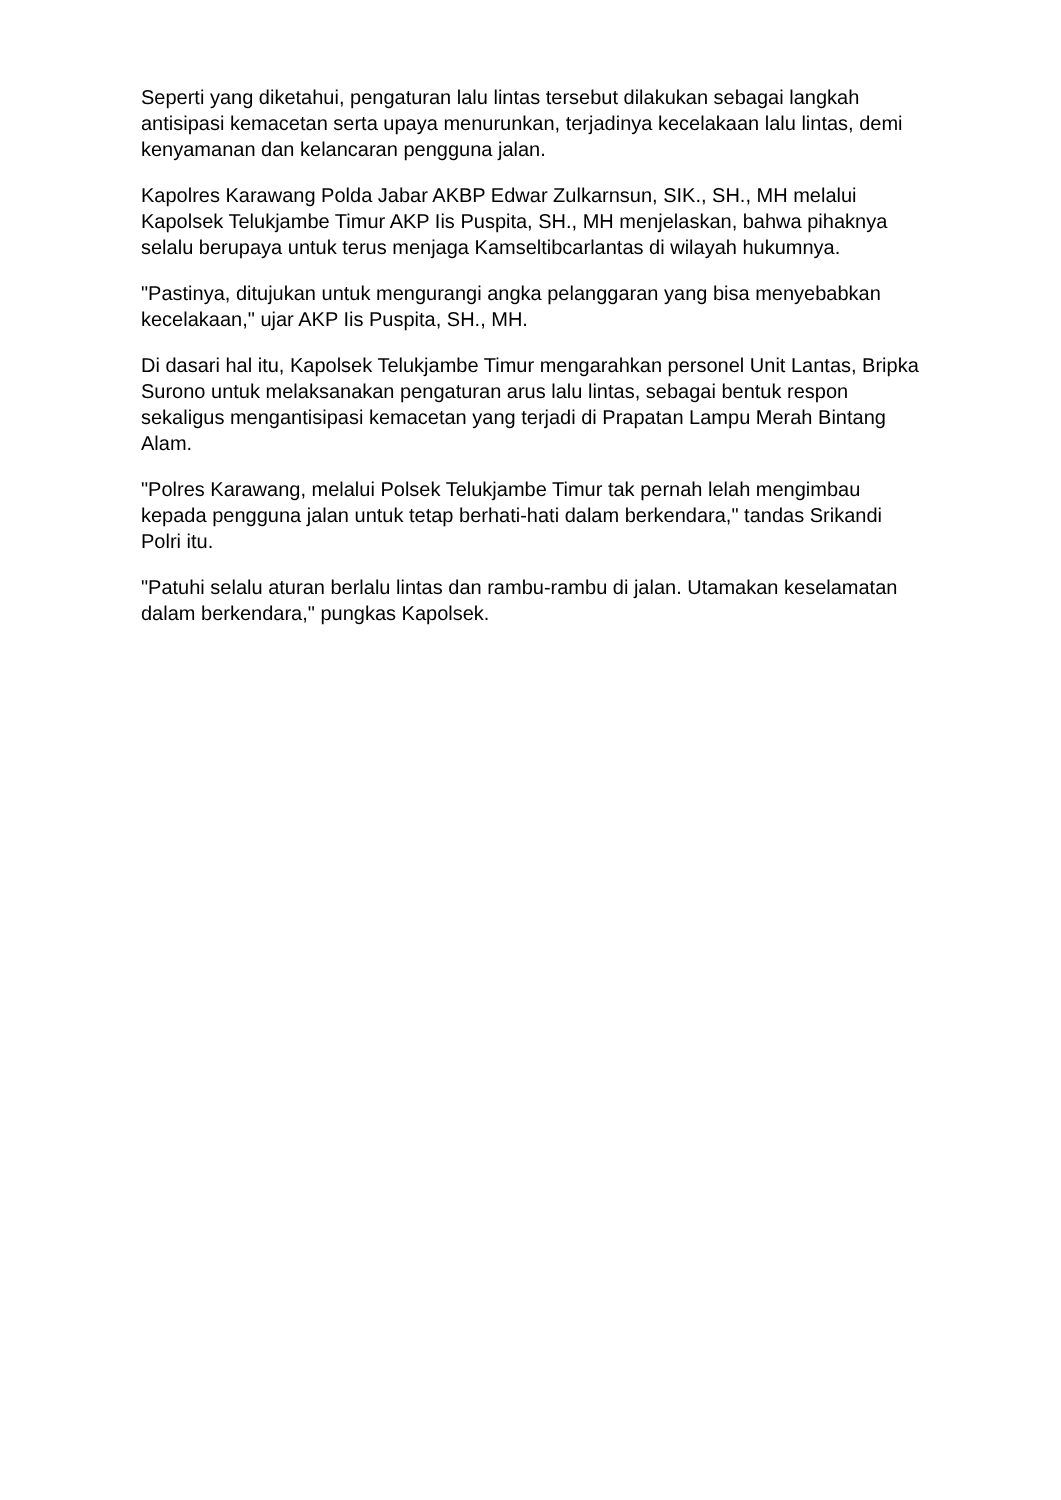Seperti yang diketahui, pengaturan lalu lintas tersebut dilakukan sebagai langkah antisipasi kemacetan serta upaya menurunkan, terjadinya kecelakaan lalu lintas, demi kenyamanan dan kelancaran pengguna jalan.
Kapolres Karawang Polda Jabar AKBP Edwar Zulkarnsun, SIK., SH., MH melalui Kapolsek Telukjambe Timur AKP Iis Puspita, SH., MH menjelaskan, bahwa pihaknya selalu berupaya untuk terus menjaga Kamseltibcarlantas di wilayah hukumnya.
"Pastinya, ditujukan untuk mengurangi angka pelanggaran yang bisa menyebabkan kecelakaan," ujar AKP Iis Puspita, SH., MH.
Di dasari hal itu, Kapolsek Telukjambe Timur mengarahkan personel Unit Lantas, Bripka Surono untuk melaksanakan pengaturan arus lalu lintas, sebagai bentuk respon sekaligus mengantisipasi kemacetan yang terjadi di Prapatan Lampu Merah Bintang Alam.
"Polres Karawang, melalui Polsek Telukjambe Timur tak pernah lelah mengimbau kepada pengguna jalan untuk tetap berhati-hati dalam berkendara," tandas Srikandi Polri itu.
"Patuhi selalu aturan berlalu lintas dan rambu-rambu di jalan. Utamakan keselamatan dalam berkendara," pungkas Kapolsek.